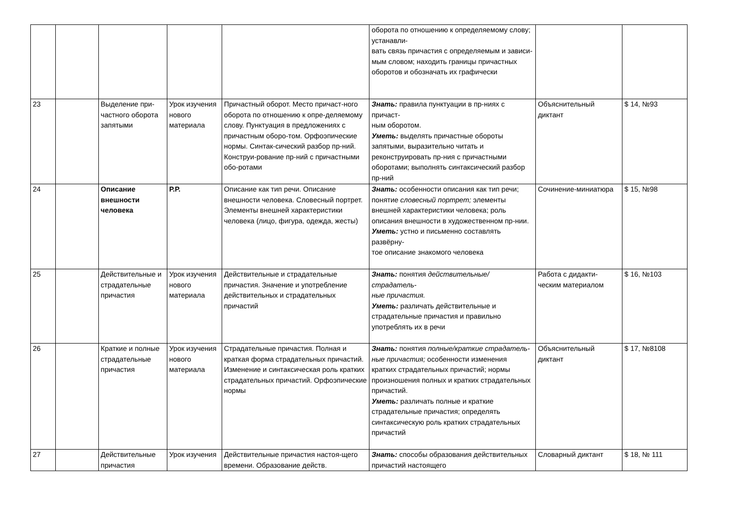| | | | | | оборота по отношению к определяемому слову; устанавли- вать связь причастия с определяемым и зависи- мым словом; находить границы причастных оборотов и обозначать их графически | | |
| 23 | | Выделение при- частного оборота запятыми | Урок изучения нового материала | Причастный оборот. Место причаст-ного оборота по отношению к опре-деляемому слову. Пунктуация в предложениях с причастным оборо-том. Орфоэпические нормы. Синтак-сический разбор пр-ний. Конструи-рование пр-ний с причастными обо-ротами | Знать: правила пунктуации в пр-ниях с причаст- ным оборотом. Уметь: выделять причастные обороты запятыми, выразительно читать и реконструировать пр-ния с причастными оборотами; выполнять синтаксический разбор пр-ний | Объяснительный диктант | $ 14, №93 |
| 24 | | Описание внешности человека | Р.Р. | Описание как тип речи. Описание внешности человека. Словесный портрет. Элементы внешней характеристики человека (лицо, фигура, одежда, жесты) | Знать: особенности описания как тип речи; понятие словесный портрет; элементы внешней характеристики человека; роль описания внешности в художественном пр-нии. Уметь: устно и письменно составлять развёрну- тое описание знакомого человека | Сочинение-миниатюра | $ 15, №98 |
| 25 | | Действительные и страдательные причастия | Урок изучения нового материала | Действительные и страдательные причастия. Значение и употребление действительных и страдательных причастий | Знать: понятия действительные/страдатель- ные причастия. Уметь: различать действительные и страдательные причастия и правильно употреблять их в речи | Работа с дидакти-ческим материалом | $ 16, №103 |
| 26 | | Краткие и полные страдательные причастия | Урок изучения нового материала | Страдательные причастия. Полная и краткая форма страдательных причастий. Изменение и синтаксическая роль кратких страдательных причастий. Орфоэпические нормы | Знать: понятия полные/краткие страдатель- ные причастия; особенности изменения кратких страдательных причастий; нормы произношения полных и кратких страдательных причастий. Уметь: различать полные и краткие страдательные причастия; определять синтаксическую роль кратких страдательных причастий | Объяснительный диктант | $ 17, №8108 |
| 27 | | Действительные причастия | Урок изучения | Действительные причастия настоя-щего времени. Образование действ. | Знать: способы образования действительных причастий настоящего | Словарный диктант | $ 18, № 111 |